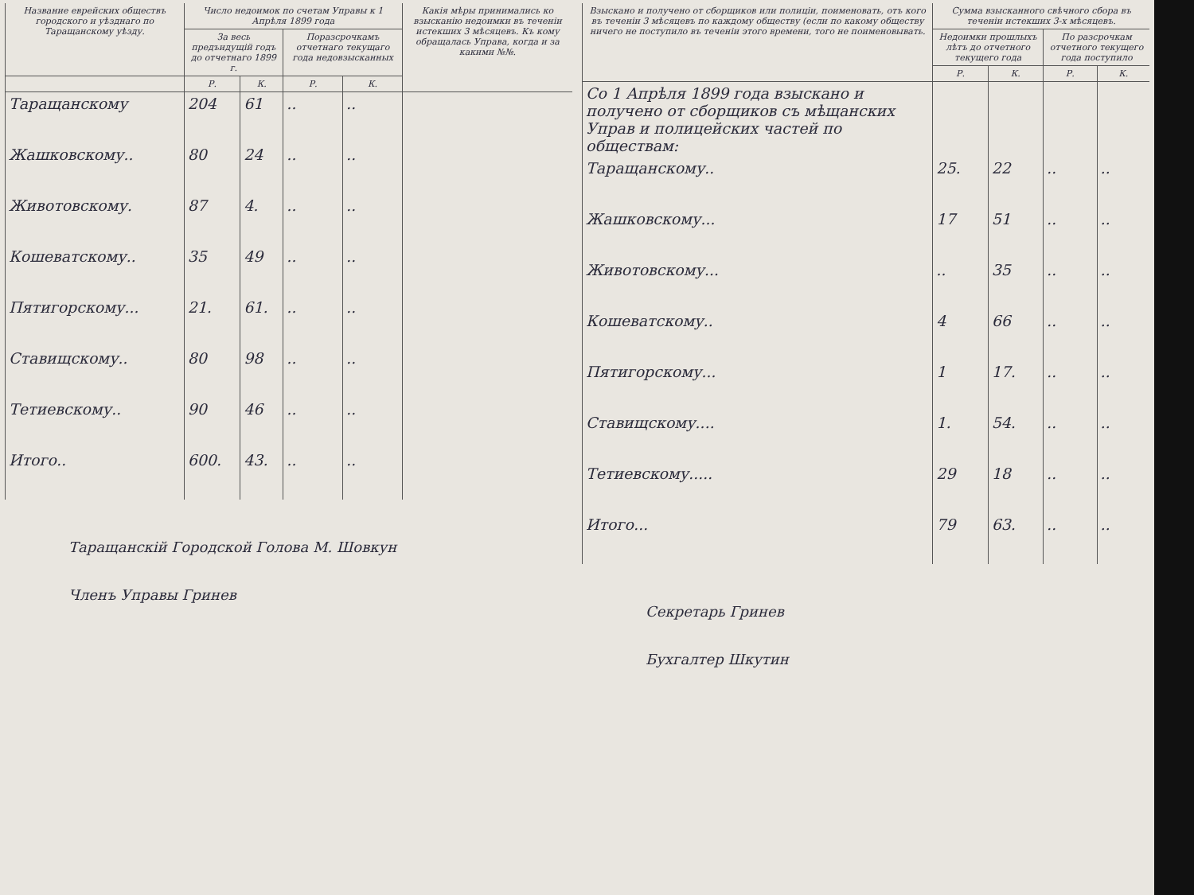| Название еврейских обществъ городского и уѣзднаго по Таращанскому уѣзду. | Число недоимок по счетам Управы к 1 Апрѣля 1899 года | | | | Какія мѣры принимались ко взысканію недоимки въ теченіи истекших 3 мѣсяцевъ. Къ кому обращалась Управа, когда и за какими №№. |
| --- | --- | --- | --- | --- | --- |
| | За весь предъидущій годъ до отчетнаго 1899 г. | | Поразсрочкамъ отчетнаго текущаго года недовзысканных | | |
| | Р. | К. | Р. | К. | |
| Таращанскому | 204 | 61 | .. | .. | |
| Жашковскому.. | 80 | 24 | .. | .. | |
| Животовскому. | 87 | 4. | .. | .. | |
| Кошеватскому.. | 35 | 49 | .. | .. | |
| Пятигорскому... | 21. | 61. | .. | .. | |
| Ставищскому.. | 80 | 98 | .. | .. | |
| Тетиевскому.. | 90 | 46 | .. | .. | |
| Итого.. | 600. | 43. | .. | .. | |
Таращанскій Городской Голова М. Шовкун
Членъ Управы Гринев
| Взыскано и получено от сборщиков или полиціи, поименовать, отъ кого въ теченіи 3 мѣсяцевъ по каждому обществу (если по какому обществу ничего не поступило въ теченіи этого времени, того не поименовывать. | Сумма взысканного свѣчного сбора въ теченіи истекших 3-х мѣсяцевъ. | | | |
| --- | --- | --- | --- | --- |
| | Недоимки прошлыхъ лѣтъ до отчетного текущего года | | По разсрочкам отчетного текущего года поступило | |
| | Р. | К. | Р. | К. |
| Со 1 Апрѣля 1899 года взыскано и получено от сборщиков съ мѣщанских Управ и полицейских частей по обществам: | | | | |
| Таращанскому.. | 25. | 22 | .. | .. |
| Жашковскому... | 17 | 51 | .. | .. |
| Животовскому... | .. | 35 | .. | .. |
| Кошеватскому.. | 4 | 66 | .. | .. |
| Пятигорскому... | 1 | 17. | .. | .. |
| Ставищскому.... | 1. | 54. | .. | .. |
| Тетиевскому..... | 29 | 18 | .. | .. |
| Итого... | 79 | 63. | .. | .. |
Секретарь Гринев
Бухгалтер Шкутин